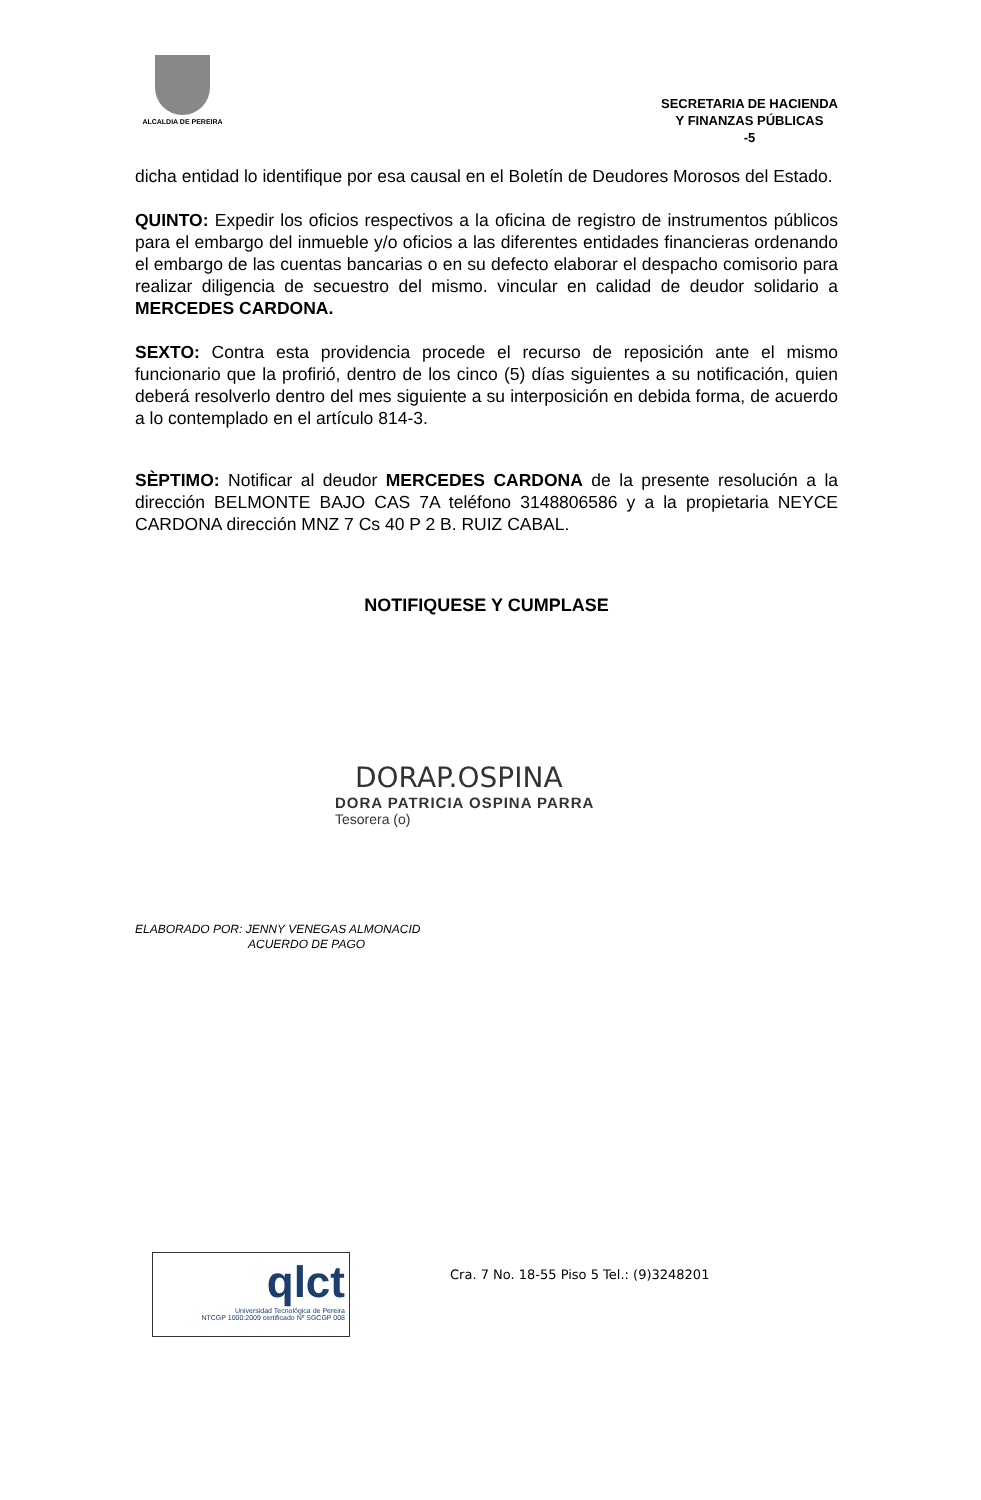ALCALDIA DE PEREIRA
SECRETARIA DE HACIENDA
Y FINANZAS PÚBLICAS
-5
dicha entidad lo identifique por esa causal en el Boletín de Deudores Morosos del Estado.
QUINTO: Expedir los oficios respectivos a la oficina de registro de instrumentos públicos para el embargo del inmueble y/o oficios a las diferentes entidades financieras ordenando el embargo de las cuentas bancarias o en su defecto elaborar el despacho comisorio para realizar diligencia de secuestro del mismo. vincular en calidad de deudor solidario a MERCEDES CARDONA.
SEXTO: Contra esta providencia procede el recurso de reposición ante el mismo funcionario que la profirió, dentro de los cinco (5) días siguientes a su notificación, quien deberá resolverlo dentro del mes siguiente a su interposición en debida forma, de acuerdo a lo contemplado en el artículo 814-3.
SÈPTIMO: Notificar al deudor MERCEDES CARDONA de la presente resolución a la dirección BELMONTE BAJO CAS 7A teléfono 3148806586 y a la propietaria NEYCE CARDONA dirección MNZ 7 Cs 40 P 2 B. RUIZ CABAL.
NOTIFIQUESE Y CUMPLASE
DORAP.OSPINA
DORA PATRICIA OSPINA PARRA
Tesorera (o)
ELABORADO POR: JENNY VENEGAS ALMONACID
ACUERDO DE PAGO
qlct
Universidad Tecnológica de Pereira
NTCGP 1000:2009 certificado Nº SGCGP 008
Cra. 7 No. 18-55 Piso 5 Tel.: (9)3248201